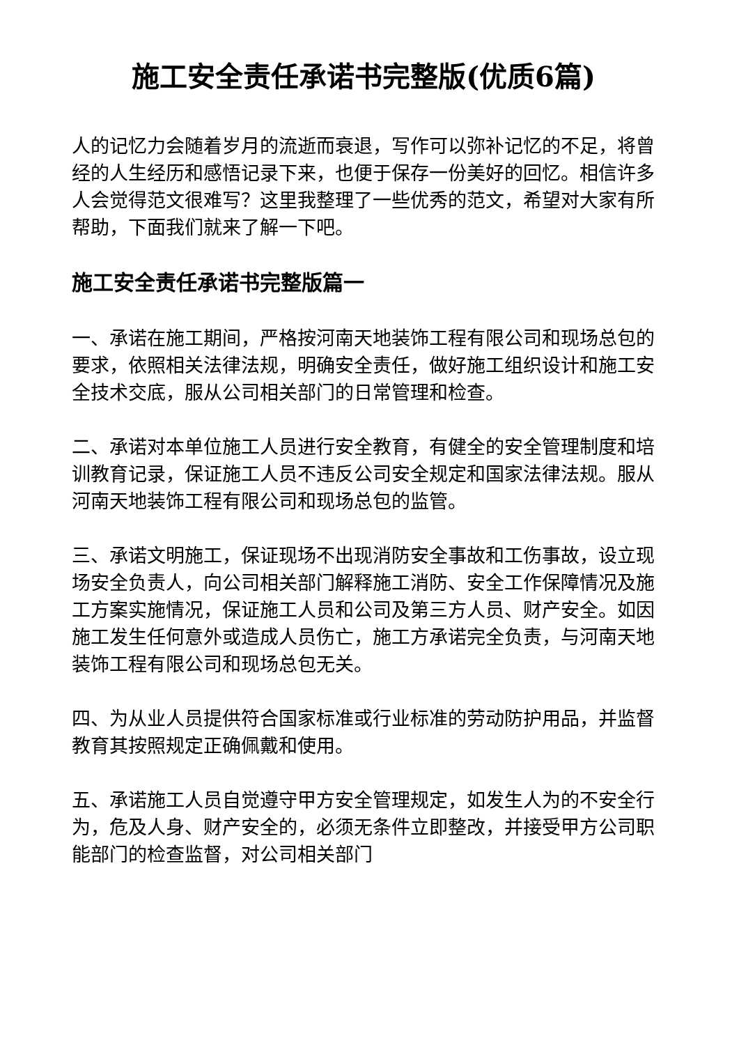施工安全责任承诺书完整版(优质6篇)
人的记忆力会随着岁月的流逝而衰退，写作可以弥补记忆的不足，将曾经的人生经历和感悟记录下来，也便于保存一份美好的回忆。相信许多人会觉得范文很难写？这里我整理了一些优秀的范文，希望对大家有所帮助，下面我们就来了解一下吧。
施工安全责任承诺书完整版篇一
一、承诺在施工期间，严格按河南天地装饰工程有限公司和现场总包的要求，依照相关法律法规，明确安全责任，做好施工组织设计和施工安全技术交底，服从公司相关部门的日常管理和检查。
二、承诺对本单位施工人员进行安全教育，有健全的安全管理制度和培训教育记录，保证施工人员不违反公司安全规定和国家法律法规。服从河南天地装饰工程有限公司和现场总包的监管。
三、承诺文明施工，保证现场不出现消防安全事故和工伤事故，设立现场安全负责人，向公司相关部门解释施工消防、安全工作保障情况及施工方案实施情况，保证施工人员和公司及第三方人员、财产安全。如因施工发生任何意外或造成人员伤亡，施工方承诺完全负责，与河南天地装饰工程有限公司和现场总包无关。
四、为从业人员提供符合国家标准或行业标准的劳动防护用品，并监督教育其按照规定正确佩戴和使用。
五、承诺施工人员自觉遵守甲方安全管理规定，如发生人为的不安全行为，危及人身、财产安全的，必须无条件立即整改，并接受甲方公司职能部门的检查监督，对公司相关部门